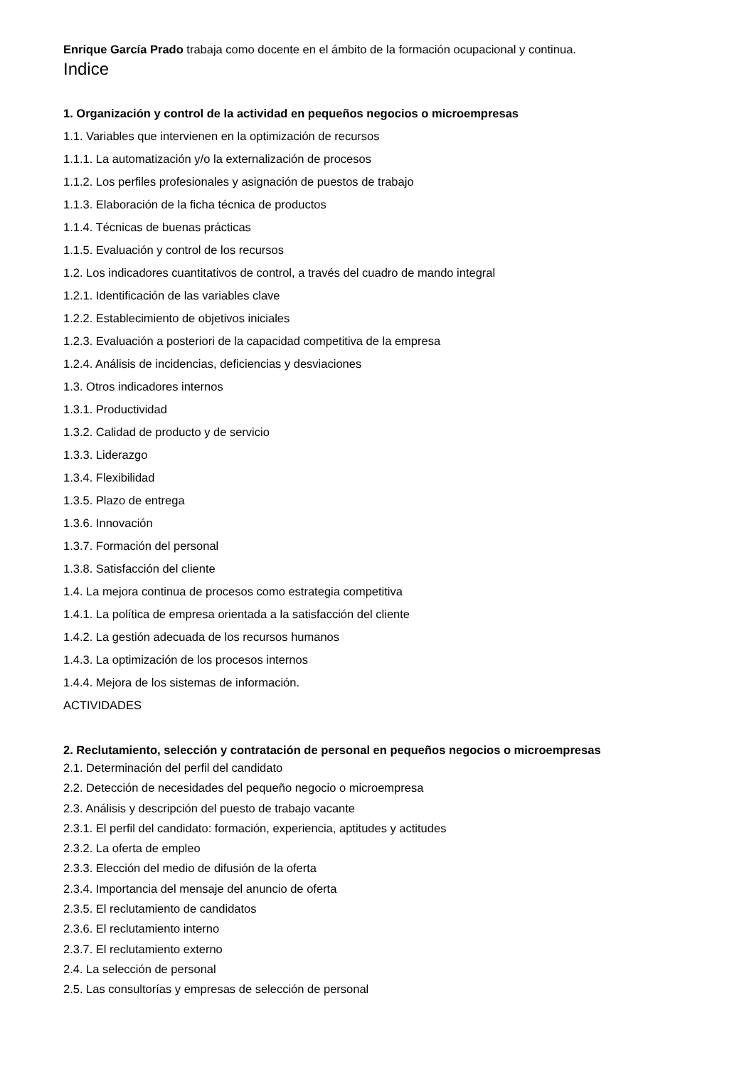Enrique García Prado trabaja como docente en el ámbito de la formación ocupacional y continua.
Indice
1. Organización y control de la actividad en pequeños negocios o microempresas
1.1. Variables que intervienen en la optimización de recursos
1.1.1. La automatización y/o la externalización de procesos
1.1.2. Los perfiles profesionales y asignación de puestos de trabajo
1.1.3. Elaboración de la ficha técnica de productos
1.1.4. Técnicas de buenas prácticas
1.1.5. Evaluación y control de los recursos
1.2. Los indicadores cuantitativos de control, a través del cuadro de mando integral
1.2.1. Identificación de las variables clave
1.2.2. Establecimiento de objetivos iniciales
1.2.3. Evaluación a posteriori de la capacidad competitiva de la empresa
1.2.4. Análisis de incidencias, deficiencias y desviaciones
1.3. Otros indicadores internos
1.3.1. Productividad
1.3.2. Calidad de producto y de servicio
1.3.3. Liderazgo
1.3.4. Flexibilidad
1.3.5. Plazo de entrega
1.3.6. Innovación
1.3.7. Formación del personal
1.3.8. Satisfacción del cliente
1.4. La mejora continua de procesos como estrategia competitiva
1.4.1. La política de empresa orientada a la satisfacción del cliente
1.4.2. La gestión adecuada de los recursos humanos
1.4.3. La optimización de los procesos internos
1.4.4. Mejora de los sistemas de información.
ACTIVIDADES
2. Reclutamiento, selección y contratación de personal en pequeños negocios o microempresas
2.1. Determinación del perfil del candidato
2.2. Detección de necesidades del pequeño negocio o microempresa
2.3. Análisis y descripción del puesto de trabajo vacante
2.3.1. El perfil del candidato: formación, experiencia, aptitudes y actitudes
2.3.2. La oferta de empleo
2.3.3. Elección del medio de difusión de la oferta
2.3.4. Importancia del mensaje del anuncio de oferta
2.3.5. El reclutamiento de candidatos
2.3.6. El reclutamiento interno
2.3.7. El reclutamiento externo
2.4. La selección de personal
2.5. Las consultorías y empresas de selección de personal